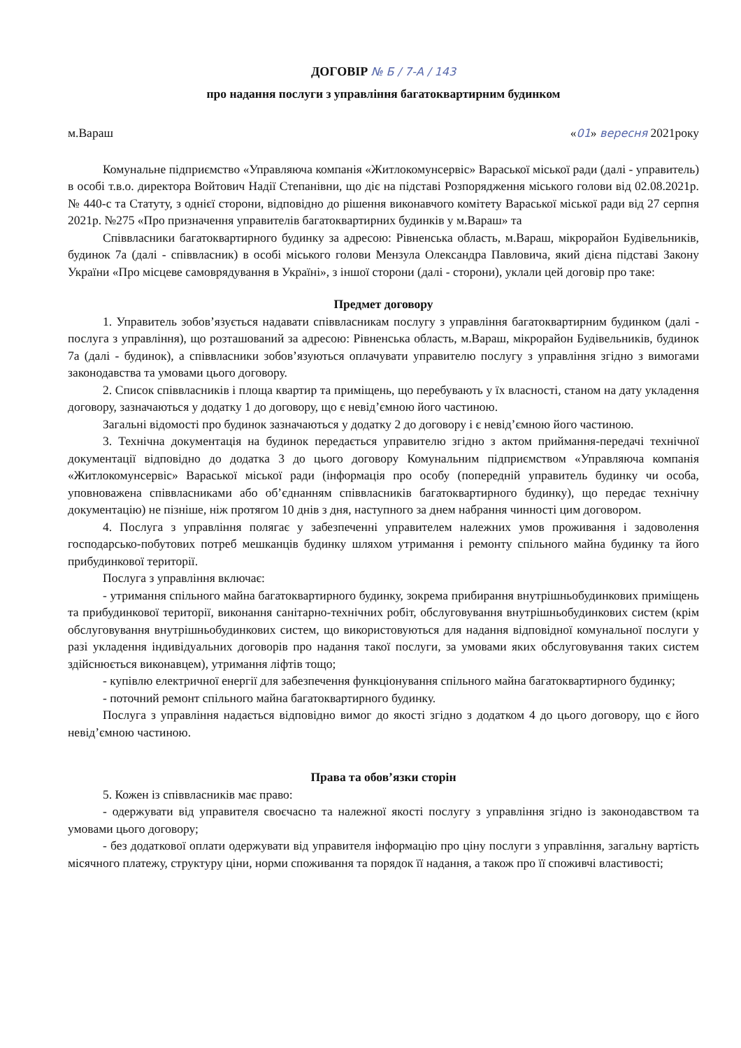ДОГОВІР № Б / 7-А / 143
про надання послуги з управління багатоквартирним будинком
м.Вараш «01» вересня 2021року
Комунальне підприємство «Управляюча компанія «Житлокомунсервіс» Вараської міської ради (далі - управитель) в особі т.в.о. директора Войтович Надії Степанівни, що діє на підставі Розпорядження міського голови від 02.08.2021р. № 440-с та Статуту, з однієї сторони, відповідно до рішення виконавчого комітету Вараської міської ради від 27 серпня 2021р. №275 «Про призначення управителів багатоквартирних будинків у м.Вараш» та
Співвласники багатоквартирного будинку за адресою: Рівненська область, м.Вараш, мікрорайон Будівельників, будинок 7а (далі - співвласник) в особі міського голови Мензула Олександра Павловича, який дієна підставі Закону України «Про місцеве самоврядування в Україні», з іншої сторони (далі - сторони), уклали цей договір про таке:
Предмет договору
1. Управитель зобов’язується надавати співвласникам послугу з управління багатоквартирним будинком (далі - послуга з управління), що розташований за адресою: Рівненська область, м.Вараш, мікрорайон Будівельників, будинок 7а (далі - будинок), а співвласники зобов’язуються оплачувати управителю послугу з управління згідно з вимогами законодавства та умовами цього договору.
2. Список співвласників і площа квартир та приміщень, що перебувають у їх власності, станом на дату укладення договору, зазначаються у додатку 1 до договору, що є невід’ємною його частиною.
Загальні відомості про будинок зазначаються у додатку 2 до договору і є невід’ємною його частиною.
3. Технічна документація на будинок передається управителю згідно з актом приймання-передачі технічної документації відповідно до додатка 3 до цього договору Комунальним підприємством «Управляюча компанія «Житлокомунсервіс» Вараської міської ради (інформація про особу (попередній управитель будинку чи особа, уповноважена співвласниками або об’єднанням співвласників багатоквартирного будинку), що передає технічну документацію) не пізніше, ніж протягом 10 днів з дня, наступного за днем набрання чинності цим договором.
4. Послуга з управління полягає у забезпеченні управителем належних умов проживання і задоволення господарсько-побутових потреб мешканців будинку шляхом утримання і ремонту спільного майна будинку та його прибудинкової території.
Послуга з управління включає:
- утримання спільного майна багатоквартирного будинку, зокрема прибирання внутрішньобудинкових приміщень та прибудинкової території, виконання санітарно-технічних робіт, обслуговування внутрішньобудинкових систем (крім обслуговування внутрішньобудинкових систем, що використовуються для надання відповідної комунальної послуги у разі укладення індивідуальних договорів про надання такої послуги, за умовами яких обслуговування таких систем здійснюється виконавцем), утримання ліфтів тощо;
- купівлю електричної енергії для забезпечення функціонування спільного майна багатоквартирного будинку;
- поточний ремонт спільного майна багатоквартирного будинку.
Послуга з управління надається відповідно вимог до якості згідно з додатком 4 до цього договору, що є його невід’ємною частиною.
Права та обов’язки сторін
5. Кожен із співвласників має право:
- одержувати від управителя своєчасно та належної якості послугу з управління згідно із законодавством та умовами цього договору;
- без додаткової оплати одержувати від управителя інформацію про ціну послуги з управління, загальну вартість місячного платежу, структуру ціни, норми споживання та порядок її надання, а також про її споживчі властивості;